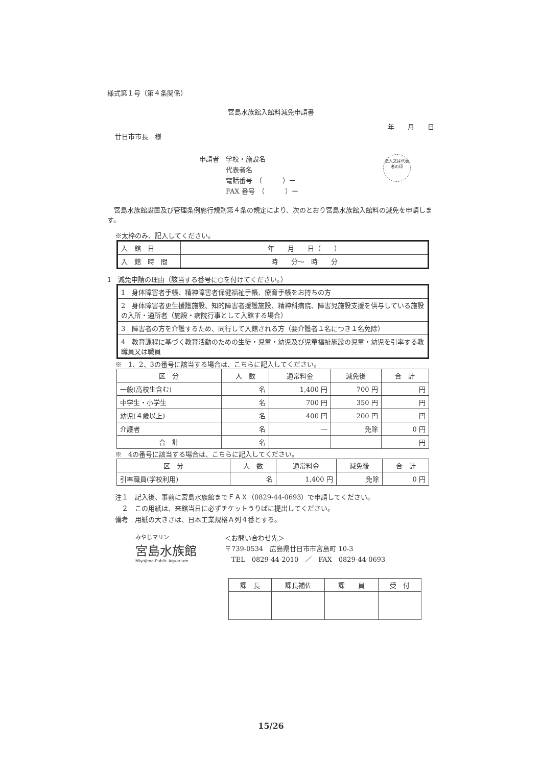様式第１号（第４条関係）
宮島水族館入館料減免申請書
年　　月　　日
廿日市市長　様
申請者　学校・施設名
　　　　代表者名
　　　　電話番号　（　　　）ー
　　　　FAX 番号　（　　　）ー
法人又は代表者の印
　宮島水族館設置及び管理条例施行規則第４条の規定により、次のとおり宮島水族館入館料の減免を申請します。
※太枠のみ、記入してください。
| 入 館 日 | 年 月 日（ ） |
| 入 館 時 間 | 時 分～ 時 分 |
1　減免申請の理由（該当する番号に○を付けてください。）
| 1 身体障害者手帳、精神障害者保健福祉手帳、療育手帳をお持ちの方 |
| 2 身体障害者更生援護施設、知的障害者援護施設、精神科病院、障害児施設支援を供与している施設の入所・通所者（施設・病院行事として入館する場合） |
| 3 障害者の方を介護するため、同行して入館される方（要介護者１名につき１名免除） |
| 4 教育課程に基づく教育活動のための生徒・児童・幼児及び児童福祉施設の児童・幼児を引率する教職員又は職員 |
※　1、2、3の番号に該当する場合は、こちらに記入してください。
| 区 分 | 人 数 | 通常料金 | 減免後 | 合 計 |
| --- | --- | --- | --- | --- |
| 一般(高校生含む) | 名 | 1,400 円 | 700 円 | 円 |
| 中学生・小学生 | 名 | 700 円 | 350 円 | 円 |
| 幼児(４歳以上) | 名 | 400 円 | 200 円 | 円 |
| 介護者 | 名 | ― | 免除 | 0 円 |
| 合 計 | 名 | | | 円 |
※　4の番号に該当する場合は、こちらに記入してください。
| 区 分 | 人 数 | 通常料金 | 減免後 | 合 計 |
| --- | --- | --- | --- | --- |
| 引率職員(学校利用) | 名 | 1,400 円 | 免除 | 0 円 |
注１　記入後、事前に宮島水族館までＦＡＸ（0829-44-0693）で申請してください。
　２　この用紙は、来館当日に必ずチケットうりばに提出してください。
備考　用紙の大きさは、日本工業規格Ａ列４番とする。
みやじマリン
宮島水族館
Miyajima Public Aquarium
＜お問い合わせ先＞
〒739-0534　広島県廿日市市宮島町 10-3
　TEL　0829-44-2010　／　FAX　0829-44-0693
| 課 長 | 課長補佐 | 課 員 | 受 付 |
15/26